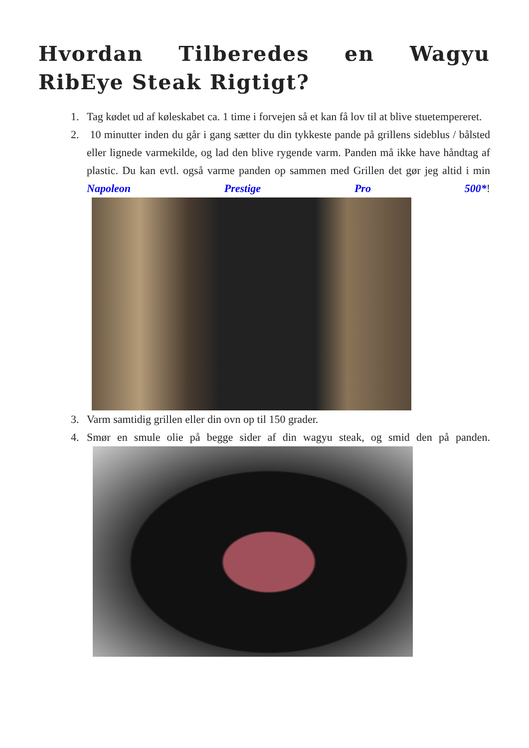Hvordan Tilberedes en Wagyu RibEye Steak Rigtigt?
1. Tag kødet ud af køleskabet ca. 1 time i forvejen så et kan få lov til at blive stuetempereret.
2. 10 minutter inden du går i gang sætter du din tykkeste pande på grillens sideblus / bålsted eller lignede varmekilde, og lad den blive rygende varm. Panden må ikke have håndtag af plastic. Du kan evtl. også varme panden op sammen med Grillen det gør jeg altid i min Napoleon Prestige Pro 500*!
3. Varm samtidig grillen eller din ovn op til 150 grader.
4. Smør en smule olie på begge sider af din wagyu steak, og smid den på panden.